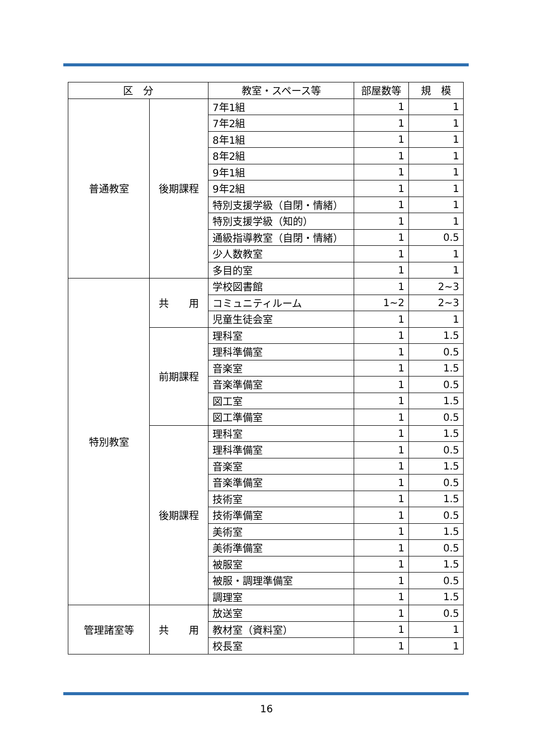| 区 分 | | 教室・スペース等 | 部屋数等 | 規 模 |
| --- | --- | --- | --- | --- |
| 普通教室 | 後期課程 | 7年1組 | 1 | 1 |
| | | 7年2組 | 1 | 1 |
| | | 8年1組 | 1 | 1 |
| | | 8年2組 | 1 | 1 |
| | | 9年1組 | 1 | 1 |
| | | 9年2組 | 1 | 1 |
| | | 特別支援学級（自閉・情緒） | 1 | 1 |
| | | 特別支援学級（知的） | 1 | 1 |
| | | 通級指導教室（自閉・情緒） | 1 | 0.5 |
| | | 少人数教室 | 1 | 1 |
| | | 多目的室 | 1 | 1 |
| 特別教室 | 共 用 | 学校図書館 | 1 | 2~3 |
| | | コミュニティルーム | 1~2 | 2~3 |
| | | 児童生徒会室 | 1 | 1 |
| | 前期課程 | 理科室 | 1 | 1.5 |
| | | 理科準備室 | 1 | 0.5 |
| | | 音楽室 | 1 | 1.5 |
| | | 音楽準備室 | 1 | 0.5 |
| | | 図工室 | 1 | 1.5 |
| | | 図工準備室 | 1 | 0.5 |
| | 後期課程 | 理科室 | 1 | 1.5 |
| | | 理科準備室 | 1 | 0.5 |
| | | 音楽室 | 1 | 1.5 |
| | | 音楽準備室 | 1 | 0.5 |
| | | 技術室 | 1 | 1.5 |
| | | 技術準備室 | 1 | 0.5 |
| | | 美術室 | 1 | 1.5 |
| | | 美術準備室 | 1 | 0.5 |
| | | 被服室 | 1 | 1.5 |
| | | 被服・調理準備室 | 1 | 0.5 |
| | | 調理室 | 1 | 1.5 |
| 管理諸室等 | 共 用 | 放送室 | 1 | 0.5 |
| | | 教材室（資料室） | 1 | 1 |
| | | 校長室 | 1 | 1 |
16